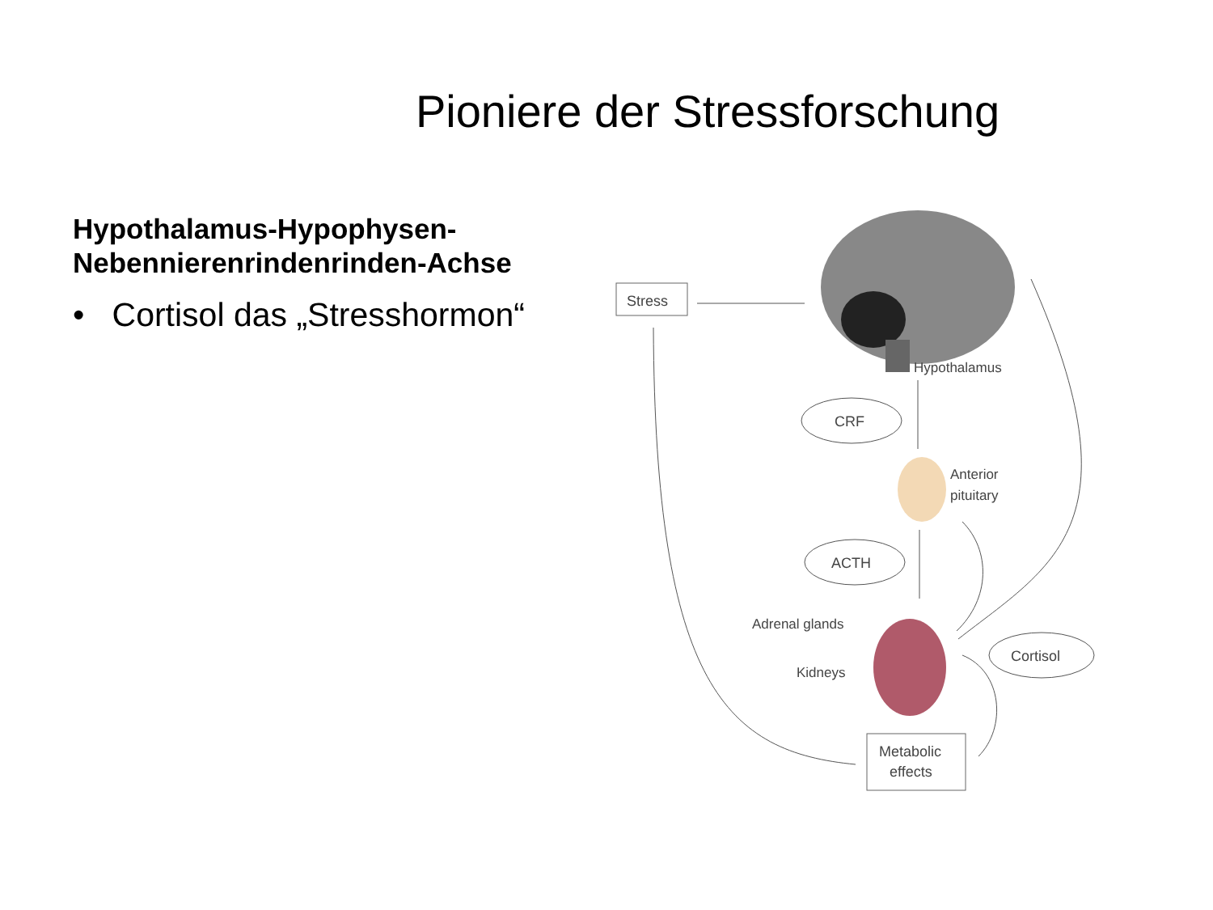Pioniere der Stressforschung
Hypothalamus-Hypophysen-
Nebennierenrindenrinden-Achse
• Cortisol das „Stresshormon“
Stress
Hypothalamus
CRF
Anterior
pituitary
ACTH
Adrenal glands
Kidneys
Cortisol
Metabolic
effects